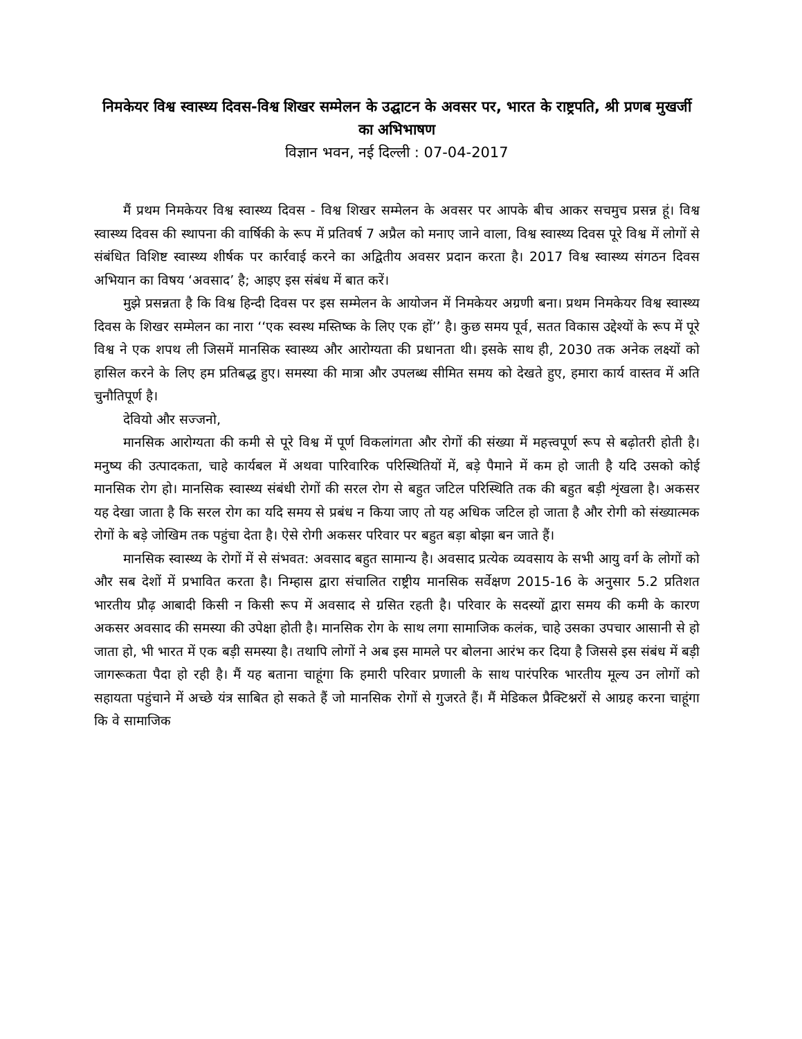निमकेयर विश्व स्वास्थ्य दिवस-विश्व शिखर सम्मेलन के उद्घाटन के अवसर पर, भारत के राष्ट्रपति, श्री प्रणब मुखर्जी का अभिभाषण
विज्ञान भवन, नई दिल्ली : 07-04-2017
मैं प्रथम निमकेयर विश्व स्वास्थ्य दिवस - विश्व शिखर सम्मेलन के अवसर पर आपके बीच आकर सचमुच प्रसन्न हूं। विश्व स्वास्थ्य दिवस की स्थापना की वार्षिकी के रूप में प्रतिवर्ष 7 अप्रैल को मनाए जाने वाला, विश्व स्वास्थ्य दिवस पूरे विश्व में लोगों से संबंधित विशिष्ट स्वास्थ्य शीर्षक पर कार्रवाई करने का अद्वितीय अवसर प्रदान करता है। 2017 विश्व स्वास्थ्य संगठन दिवस अभियान का विषय ‘अवसाद’ है; आइए इस संबंध में बात करें।
मुझे प्रसन्नता है कि विश्व हिन्दी दिवस पर इस सम्मेलन के आयोजन में निमकेयर अग्रणी बना। प्रथम निमकेयर विश्व स्वास्थ्य दिवस के शिखर सम्मेलन का नारा ‘‘एक स्वस्थ मस्तिष्क के लिए एक हों’’ है। कुछ समय पूर्व, सतत विकास उद्देश्यों के रूप में पूरे विश्व ने एक शपथ ली जिसमें मानसिक स्वास्थ्य और आरोग्यता की प्रधानता थी। इसके साथ ही, 2030 तक अनेक लक्ष्यों को हासिल करने के लिए हम प्रतिबद्ध हुए। समस्या की मात्रा और उपलब्ध सीमित समय को देखते हुए, हमारा कार्य वास्तव में अति चुनौतिपूर्ण है।
देवियो और सज्जनो,
मानसिक आरोग्यता की कमी से पूरे विश्व में पूर्ण विकलांगता और रोगों की संख्या में महत्त्वपूर्ण रूप से बढ़ोतरी होती है। मनुष्य की उत्पादकता, चाहे कार्यबल में अथवा पारिवारिक परिस्थितियों में, बड़े पैमाने में कम हो जाती है यदि उसको कोई मानसिक रोग हो। मानसिक स्वास्थ्य संबंधी रोगों की सरल रोग से बहुत जटिल परिस्थिति तक की बहुत बड़ी शृंखला है। अकसर यह देखा जाता है कि सरल रोग का यदि समय से प्रबंध न किया जाए तो यह अधिक जटिल हो जाता है और रोगी को संख्यात्मक रोगों के बड़े जोखिम तक पहुंचा देता है। ऐसे रोगी अकसर परिवार पर बहुत बड़ा बोझा बन जाते हैं।
मानसिक स्वास्थ्य के रोगों में से संभवत: अवसाद बहुत सामान्य है। अवसाद प्रत्येक व्यवसाय के सभी आयु वर्ग के लोगों को और सब देशों में प्रभावित करता है। निम्हास द्वारा संचालित राष्ट्रीय मानसिक सर्वेक्षण 2015-16 के अनुसार 5.2 प्रतिशत भारतीय प्रौढ़ आबादी किसी न किसी रूप में अवसाद से ग्रसित रहती है। परिवार के सदस्यों द्वारा समय की कमी के कारण अकसर अवसाद की समस्या की उपेक्षा होती है। मानसिक रोग के साथ लगा सामाजिक कलंक, चाहे उसका उपचार आसानी से हो जाता हो, भी भारत में एक बड़ी समस्या है। तथापि लोगों ने अब इस मामले पर बोलना आरंभ कर दिया है जिससे इस संबंध में बड़ी जागरूकता पैदा हो रही है। मैं यह बताना चाहूंगा कि हमारी परिवार प्रणाली के साथ पारंपरिक भारतीय मूल्य उन लोगों को सहायता पहुंचाने में अच्छे यंत्र साबित हो सकते हैं जो मानसिक रोगों से गुजरते हैं। मैं मेडिकल प्रैक्टिश्नरों से आग्रह करना चाहूंगा कि वे सामाजिक